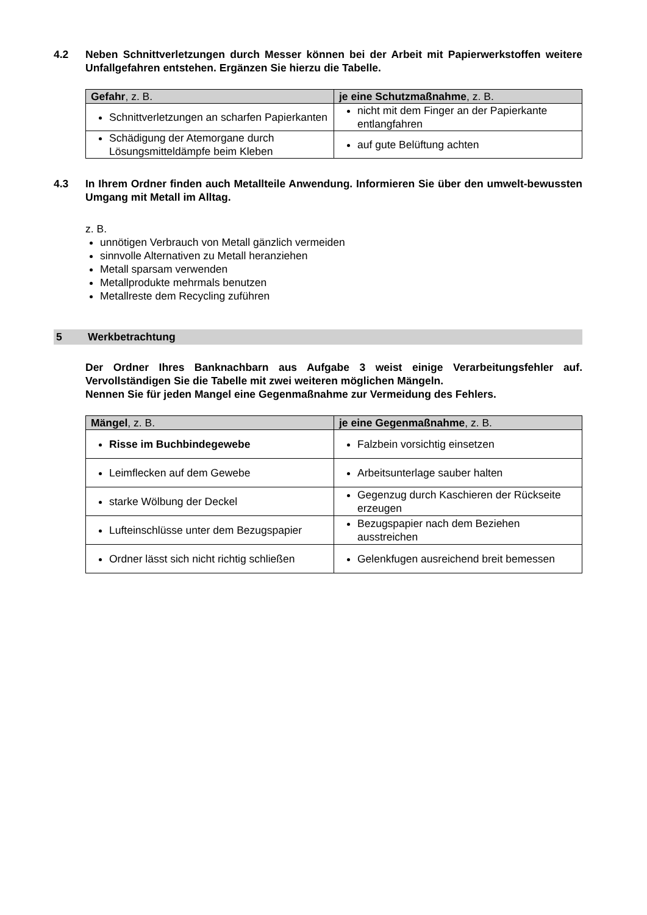4.2 Neben Schnittverletzungen durch Messer können bei der Arbeit mit Papierwerkstoffen weitere Unfallgefahren entstehen. Ergänzen Sie hierzu die Tabelle.
| Gefahr , z. B. | je eine Schutzmaßnahme , z. B. |
| --- | --- |
| Schnittverletzungen an scharfen Papierkanten | nicht mit dem Finger an der Papierkante entlangfahren |
| Schädigung der Atemorgane durch Lösungsmitteldämpfe beim Kleben | auf gute Belüftung achten |
4.3 In Ihrem Ordner finden auch Metallteile Anwendung. Informieren Sie über den umwelt-bewussten Umgang mit Metall im Alltag.
z. B.
unnötigen Verbrauch von Metall gänzlich vermeiden
sinnvolle Alternativen zu Metall heranziehen
Metall sparsam verwenden
Metallprodukte mehrmals benutzen
Metallreste dem Recycling zuführen
5 Werkbetrachtung
Der Ordner Ihres Banknachbarn aus Aufgabe 3 weist einige Verarbeitungsfehler auf. Vervollständigen Sie die Tabelle mit zwei weiteren möglichen Mängeln.
Nennen Sie für jeden Mangel eine Gegenmaßnahme zur Vermeidung des Fehlers.
| Mängel , z. B. | je eine Gegenmaßnahme , z. B. |
| --- | --- |
| Risse im Buchbindegewebe | Falzbein vorsichtig einsetzen |
| Leimflecken auf dem Gewebe | Arbeitsunterlage sauber halten |
| starke Wölbung der Deckel | Gegenzug durch Kaschieren der Rückseite erzeugen |
| Lufteinschlüsse unter dem Bezugspapier | Bezugspapier nach dem Beziehen ausstreichen |
| Ordner lässt sich nicht richtig schließen | Gelenkfugen ausreichend breit bemessen |